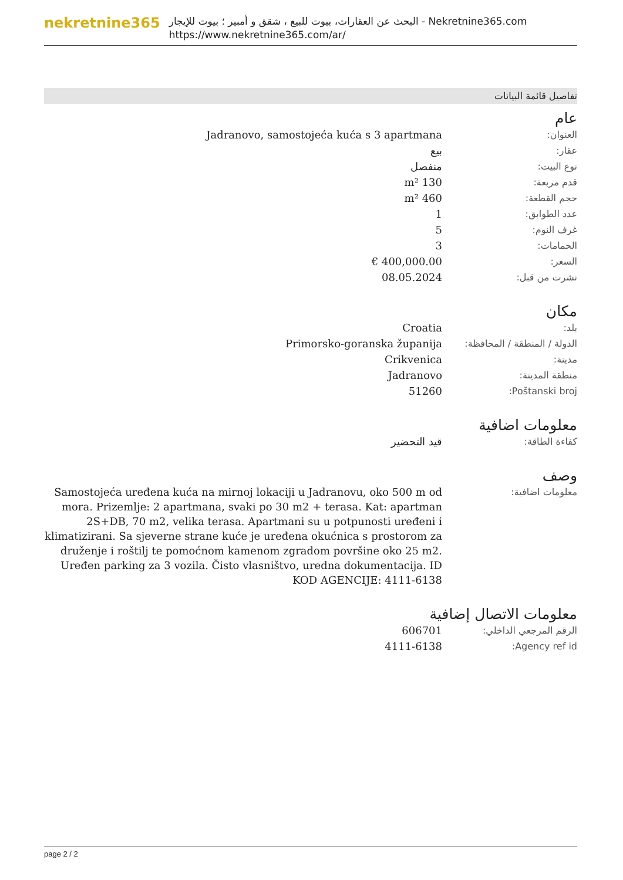nekretnine365
البحث عن العقارات، بيوت للبيع ، شقق و أمبير ؛ بيوت للإيجار - Nekretnine365.com
https://www.nekretnine365.com/ar/
تفاصيل قائمة البيانات
عام
| العنوان: | Jadranovo, samostojeća kuća s 3 apartmana |
| عقار: | بيع |
| نوع البيت: | منفصل |
| قدم مربعة: | 130 m² |
| حجم القطعة: | 460 m² |
| عدد الطوابق: | 1 |
| غرف النوم: | 5 |
| الحمامات: | 3 |
| السعر: | 400,000.00 € |
| نشرت من قبل: | 08.05.2024 |
مكان
| بلد: | Croatia |
| الدولة / المنطقة / المحافظة: | Primorsko-goranska županija |
| مدينة: | Crikvenica |
| منطقة المدينة: | Jadranovo |
| Poštanski broj: | 51260 |
معلومات اضافية
| كفاءة الطاقة: | قيد التحضير |
وصف
| معلومات اضافية: | Samostojeća uređena kuća na mirnoj lokaciji u Jadranovu, oko 500 m od mora. Prizemlje: 2 apartmana, svaki po 30 m2 + terasa. Kat: apartman 2S+DB, 70 m2, velika terasa. Apartmani su u potpunosti uređeni i klimatizirani. Sa sjeverne strane kuće je uređena okućnica s prostorom za druženje i roštilj te pomoćnom kamenom zgradom površine oko 25 m2. Uređen parking za 3 vozila. Čisto vlasništvo, uredna dokumentacija. ID KOD AGENCIJE: 4111-6138 |
معلومات الاتصال إضافية
| الرقم المرجعي الداخلي: | 606701 |
| Agency ref id: | 4111-6138 |
page 2 / 2